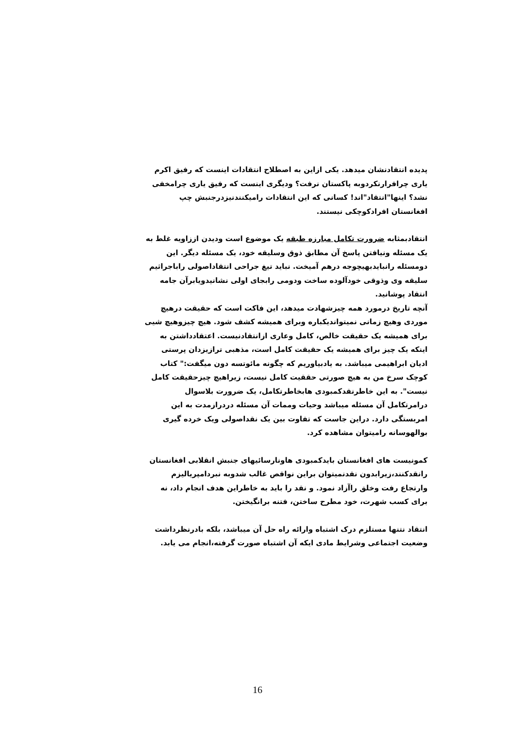پدیده انتقادنشان میدهد. یکی ازاین به اصطلاح انتقادات اینست که رفیق اکرم یاری چرافرارنکردوبه پاکستان نرفت؟ ودیگری اینست که رفیق یاری چرامخفی نشد؟ اینها"انتقاد"اند! کسانی که این انتقادات رامیکنندنیزدرجنبش چپ افغانستان افرادکوچکی نیستند.
انتقادبمثابه ضرورت تکامل مبارزه طبقه یک موضوع است ودیدن اززاویه غلط به یک مسئله ونیافتن پاسخ آن مطابق ذوق وسلیقه خود، یک مسئله دیگر. این دومسئله رانبایدبهیچوجه درهم آمیخت. نباید تیغ جراحی انتقاداصولی راباجراثیم سلیقه وی وذوقی خودآلوده ساخت ودومی رابجای اولی نشانیدویابرآن جامه انتقاد پوشانید.
آنچه تاریخ درمورد همه چیزشهادت میدهد، این فاکت است که حقیقت درهیچ موردی وهیچ زمانی نمیتواندیکباره وبرای همیشه کشف شود. هیچ چیزوهیچ شیی برای همیشه یک حقیقت خالص، کامل وعاری ازانتقادنیست. اعتقادداشتن به اینکه یک چیز برای همیشه یک حقیقت کامل است، مذهبی ترازیزدان پرستی ادیان ابراهیمی میباشد. به یادبیاوریم که چگونه مائوتسه دون میگفت:" کتاب کوچک سرخ من به هیچ صورتی حققیت کامل نیست، زیراهیچ چیزحقیقت کامل نیست". به این خاطرنقدکمبودی هابخاطرتکامل، یک ضرورت بلاسوال درامرتکامل آن مسئله میباشد وحیات وممات آن مسئله دردرازمدت به این امربستگی دارد. دراین جاست که تفاوت بین یک نقداصولی ویک خرده گیری بوالهوسانه رامیتوان مشاهده کرد.
کمونیست های افغانستان بایدکمبودی هاونارسائیهای جنبش انقلابی افغانستان رانقدکنند،زیرابدون نقدنمیتوان براین نواقص غالب شدوبه نبردامپریالیزم وارتجاع رفت وخلق راآزاد نمود. و نقد را باید به خاطراین هدف انجام داد، نه برای کسب شهرت، خود مطرح ساختن، فتنه برانگیختن.
انتقاد نتنها مستلزم درک اشتباه وارائه راه حل آن میباشد، بلکه بادرنظرداشت وضعیت اجتماعی وشرایط مادی ایکه آن اشتباه صورت گرفته،انجام می یابد.
16